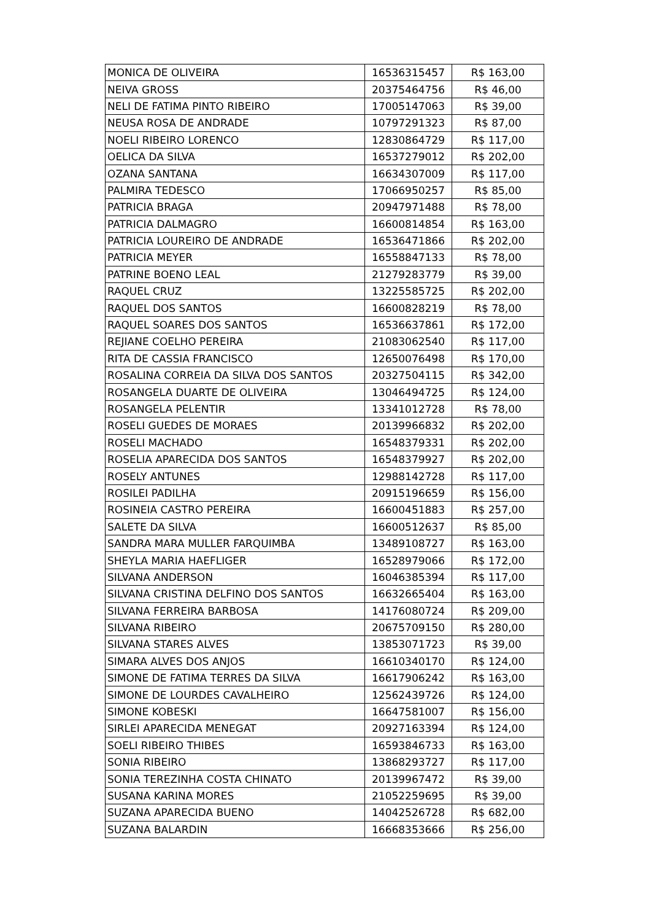| MONICA DE OLIVEIRA | 16536315457 | R$ 163,00 |
| NEIVA GROSS | 20375464756 | R$ 46,00 |
| NELI DE FATIMA PINTO RIBEIRO | 17005147063 | R$ 39,00 |
| NEUSA ROSA DE ANDRADE | 10797291323 | R$ 87,00 |
| NOELI RIBEIRO LORENCO | 12830864729 | R$ 117,00 |
| OELICA DA SILVA | 16537279012 | R$ 202,00 |
| OZANA SANTANA | 16634307009 | R$ 117,00 |
| PALMIRA TEDESCO | 17066950257 | R$ 85,00 |
| PATRICIA BRAGA | 20947971488 | R$ 78,00 |
| PATRICIA DALMAGRO | 16600814854 | R$ 163,00 |
| PATRICIA LOUREIRO DE ANDRADE | 16536471866 | R$ 202,00 |
| PATRICIA MEYER | 16558847133 | R$ 78,00 |
| PATRINE BOENO LEAL | 21279283779 | R$ 39,00 |
| RAQUEL CRUZ | 13225585725 | R$ 202,00 |
| RAQUEL DOS SANTOS | 16600828219 | R$ 78,00 |
| RAQUEL SOARES DOS SANTOS | 16536637861 | R$ 172,00 |
| REJIANE COELHO PEREIRA | 21083062540 | R$ 117,00 |
| RITA DE CASSIA FRANCISCO | 12650076498 | R$ 170,00 |
| ROSALINA CORREIA DA SILVA DOS SANTOS | 20327504115 | R$ 342,00 |
| ROSANGELA DUARTE DE OLIVEIRA | 13046494725 | R$ 124,00 |
| ROSANGELA PELENTIR | 13341012728 | R$ 78,00 |
| ROSELI GUEDES DE MORAES | 20139966832 | R$ 202,00 |
| ROSELI MACHADO | 16548379331 | R$ 202,00 |
| ROSELIA APARECIDA DOS SANTOS | 16548379927 | R$ 202,00 |
| ROSELY ANTUNES | 12988142728 | R$ 117,00 |
| ROSILEI PADILHA | 20915196659 | R$ 156,00 |
| ROSINEIA CASTRO PEREIRA | 16600451883 | R$ 257,00 |
| SALETE DA SILVA | 16600512637 | R$ 85,00 |
| SANDRA MARA MULLER FARQUIMBA | 13489108727 | R$ 163,00 |
| SHEYLA MARIA HAEFLIGER | 16528979066 | R$ 172,00 |
| SILVANA ANDERSON | 16046385394 | R$ 117,00 |
| SILVANA CRISTINA DELFINO DOS SANTOS | 16632665404 | R$ 163,00 |
| SILVANA FERREIRA BARBOSA | 14176080724 | R$ 209,00 |
| SILVANA RIBEIRO | 20675709150 | R$ 280,00 |
| SILVANA STARES ALVES | 13853071723 | R$ 39,00 |
| SIMARA ALVES DOS ANJOS | 16610340170 | R$ 124,00 |
| SIMONE DE FATIMA TERRES DA SILVA | 16617906242 | R$ 163,00 |
| SIMONE DE LOURDES CAVALHEIRO | 12562439726 | R$ 124,00 |
| SIMONE KOBESKI | 16647581007 | R$ 156,00 |
| SIRLEI APARECIDA MENEGAT | 20927163394 | R$ 124,00 |
| SOELI RIBEIRO THIBES | 16593846733 | R$ 163,00 |
| SONIA RIBEIRO | 13868293727 | R$ 117,00 |
| SONIA TEREZINHA COSTA CHINATO | 20139967472 | R$ 39,00 |
| SUSANA KARINA MORES | 21052259695 | R$ 39,00 |
| SUZANA APARECIDA BUENO | 14042526728 | R$ 682,00 |
| SUZANA BALARDIN | 16668353666 | R$ 256,00 |